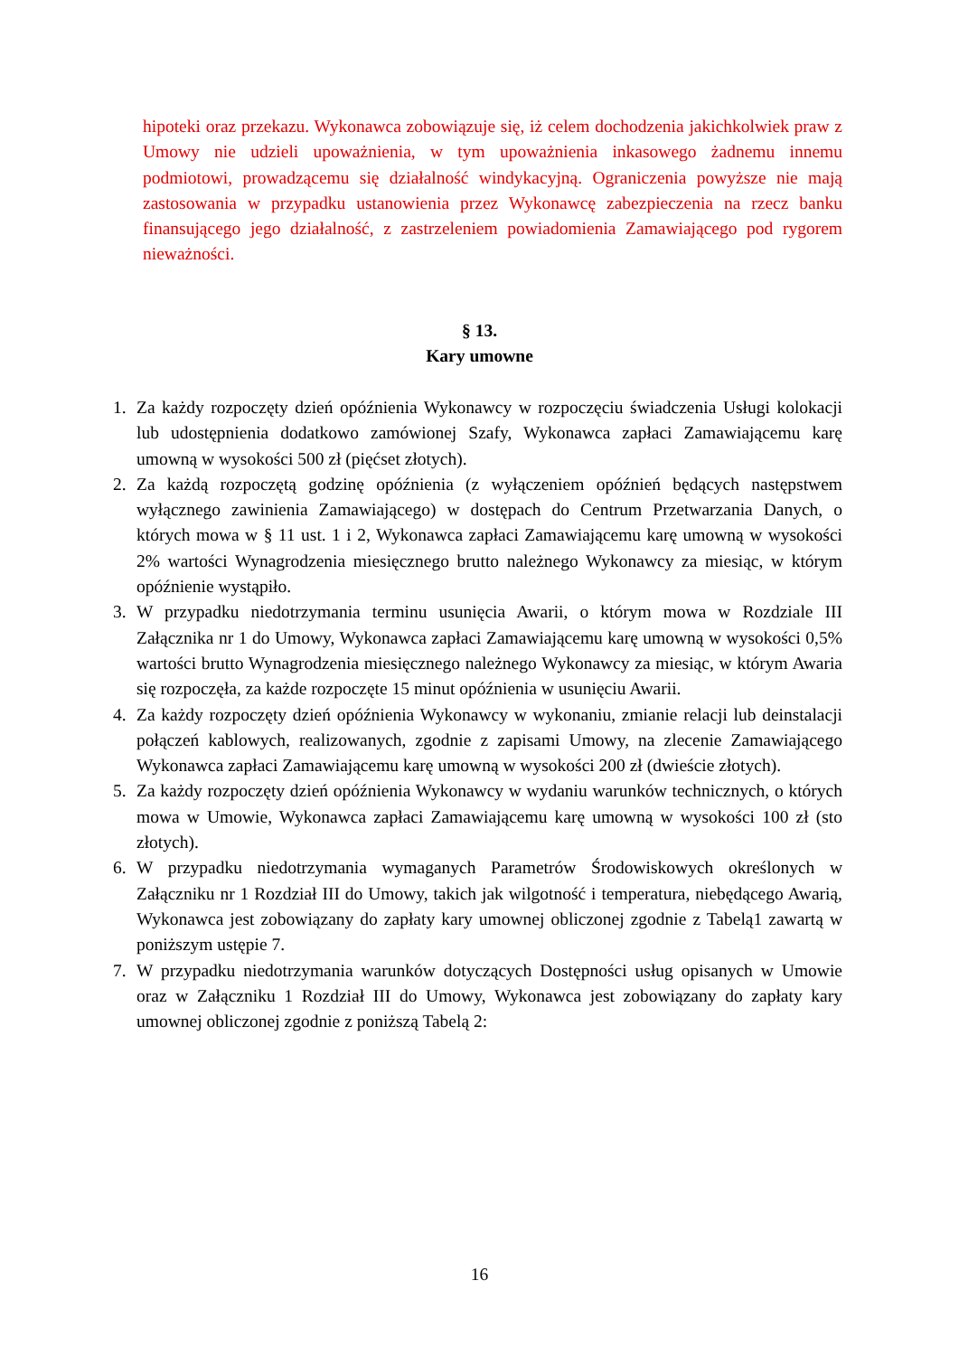hipoteki oraz przekazu. Wykonawca zobowiązuje się, iż celem dochodzenia jakichkolwiek praw z Umowy nie udzieli upoważnienia, w tym upoważnienia inkasowego żadnemu innemu podmiotowi, prowadzącemu się działalność windykacyjną. Ograniczenia powyższe nie mają zastosowania w przypadku ustanowienia przez Wykonawcę zabezpieczenia na rzecz banku finansującego jego działalność, z zastrzeleniem powiadomienia Zamawiającego pod rygorem nieważności.
§ 13.
Kary umowne
1. Za każdy rozpoczęty dzień opóźnienia Wykonawcy w rozpoczęciu świadczenia Usługi kolokacji lub udostępnienia dodatkowo zamówionej Szafy, Wykonawca zapłaci Zamawiającemu karę umowną w wysokości 500 zł (pięćset złotych).
2. Za każdą rozpoczętą godzinę opóźnienia (z wyłączeniem opóźnień będących następstwem wyłącznego zawinienia Zamawiającego) w dostępach do Centrum Przetwarzania Danych, o których mowa w § 11 ust. 1 i 2, Wykonawca zapłaci Zamawiającemu karę umowną w wysokości 2% wartości Wynagrodzenia miesięcznego brutto należnego Wykonawcy za miesiąc, w którym opóźnienie wystąpiło.
3. W przypadku niedotrzymania terminu usunięcia Awarii, o którym mowa w Rozdziale III Załącznika nr 1 do Umowy, Wykonawca zapłaci Zamawiającemu karę umowną w wysokości 0,5% wartości brutto Wynagrodzenia miesięcznego należnego Wykonawcy za miesiąc, w którym Awaria się rozpoczęła, za każde rozpoczęte 15 minut opóźnienia w usunięciu Awarii.
4. Za każdy rozpoczęty dzień opóźnienia Wykonawcy w wykonaniu, zmianie relacji lub deinstalacji połączeń kablowych, realizowanych, zgodnie z zapisami Umowy, na zlecenie Zamawiającego Wykonawca zapłaci Zamawiającemu karę umowną w wysokości 200 zł (dwieście złotych).
5. Za każdy rozpoczęty dzień opóźnienia Wykonawcy w wydaniu warunków technicznych, o których mowa w Umowie, Wykonawca zapłaci Zamawiającemu karę umowną w wysokości 100 zł (sto złotych).
6. W przypadku niedotrzymania wymaganych Parametrów Środowiskowych określonych w Załączniku nr 1 Rozdział III do Umowy, takich jak wilgotność i temperatura, niebędącego Awarią, Wykonawca jest zobowiązany do zapłaty kary umownej obliczonej zgodnie z Tabelą1 zawartą w poniższym ustępie 7.
7. W przypadku niedotrzymania warunków dotyczących Dostępności usług opisanych w Umowie oraz w Załączniku 1 Rozdział III do Umowy, Wykonawca jest zobowiązany do zapłaty kary umownej obliczonej zgodnie z poniższą Tabelą 2:
16